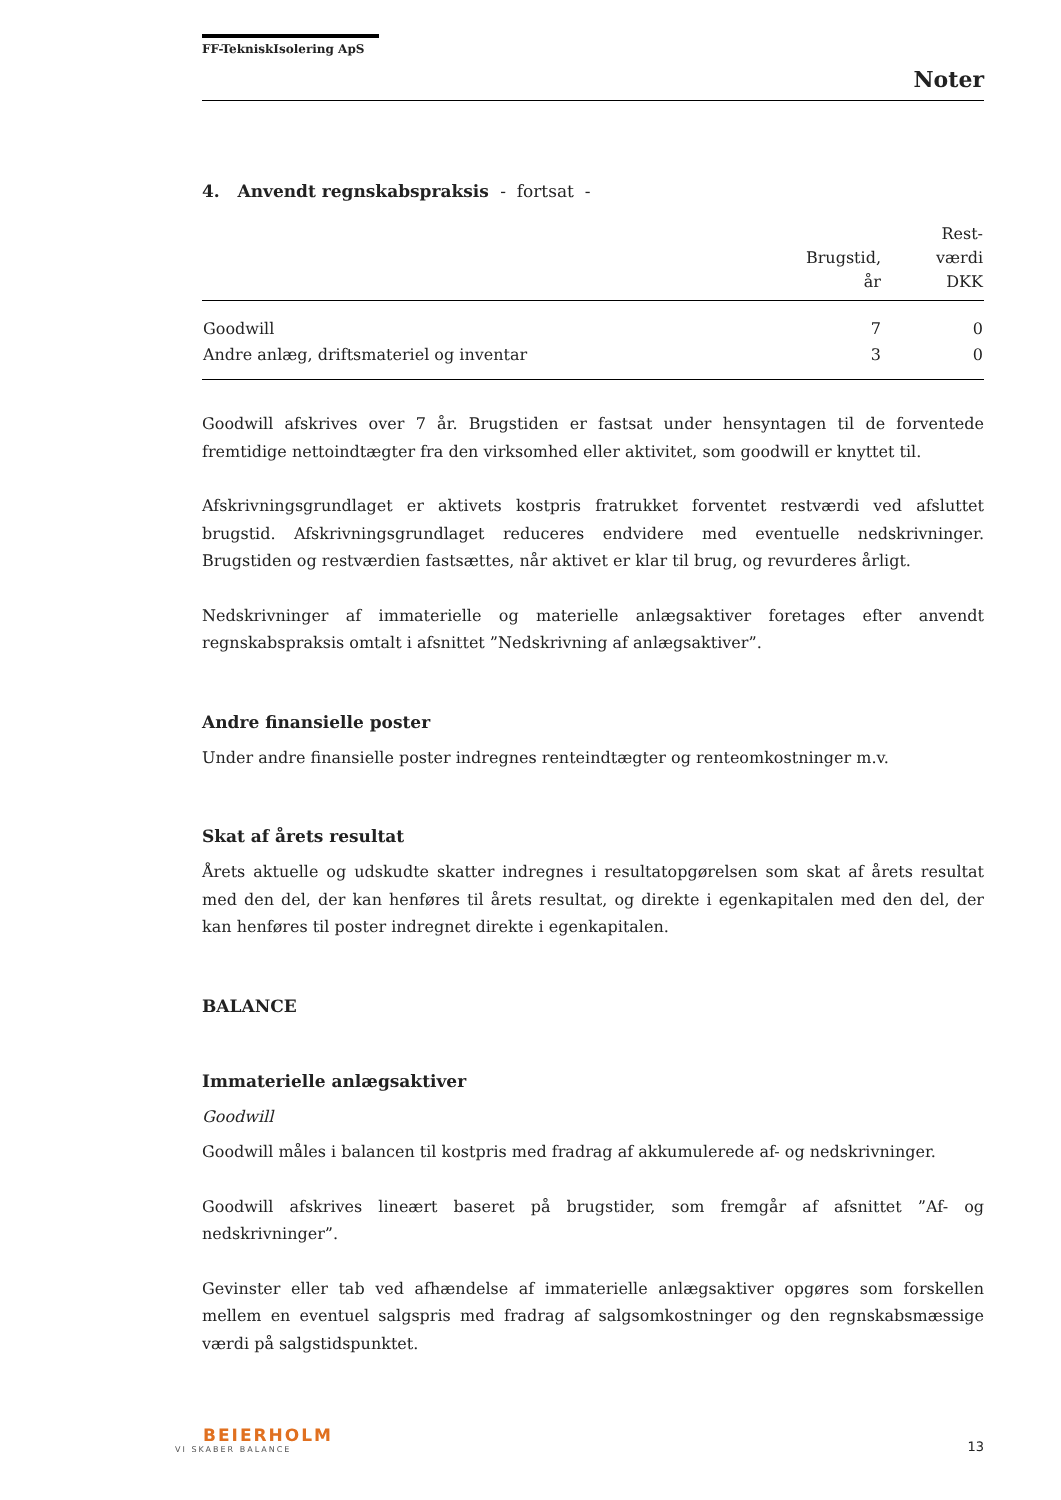FF-TekniskIsolering ApS
Noter
4. Anvendt regnskabspraksis - fortsat -
| | Brugstid, år | Rest- værdi DKK |
| --- | --- | --- |
| Goodwill | 7 | 0 |
| Andre anlæg, driftsmateriel og inventar | 3 | 0 |
Goodwill afskrives over 7 år. Brugstiden er fastsat under hensyntagen til de forventede fremtidige nettoindtægter fra den virksomhed eller aktivitet, som goodwill er knyttet til.
Afskrivningsgrundlaget er aktivets kostpris fratrukket forventet restværdi ved afsluttet brugstid. Afskrivningsgrundlaget reduceres endvidere med eventuelle nedskrivninger. Brugstiden og restværdien fastsættes, når aktivet er klar til brug, og revurderes årligt.
Nedskrivninger af immaterielle og materielle anlægsaktiver foretages efter anvendt regnskabspraksis omtalt i afsnittet ”Nedskrivning af anlægsaktiver”.
Andre finansielle poster
Under andre finansielle poster indregnes renteindtægter og renteomkostninger m.v.
Skat af årets resultat
Årets aktuelle og udskudte skatter indregnes i resultatopgørelsen som skat af årets resultat med den del, der kan henføres til årets resultat, og direkte i egenkapitalen med den del, der kan henføres til poster indregnet direkte i egenkapitalen.
BALANCE
Immaterielle anlægsaktiver
Goodwill
Goodwill måles i balancen til kostpris med fradrag af akkumulerede af- og nedskrivninger.
Goodwill afskrives lineært baseret på brugstider, som fremgår af afsnittet ”Af- og nedskrivninger”.
Gevinster eller tab ved afhændelse af immaterielle anlægsaktiver opgøres som forskellen mellem en eventuel salgspris med fradrag af salgsomkostninger og den regnskabsmæssige værdi på salgstidspunktet.
BEIERHOLM
VI SKABER BALANCE
13